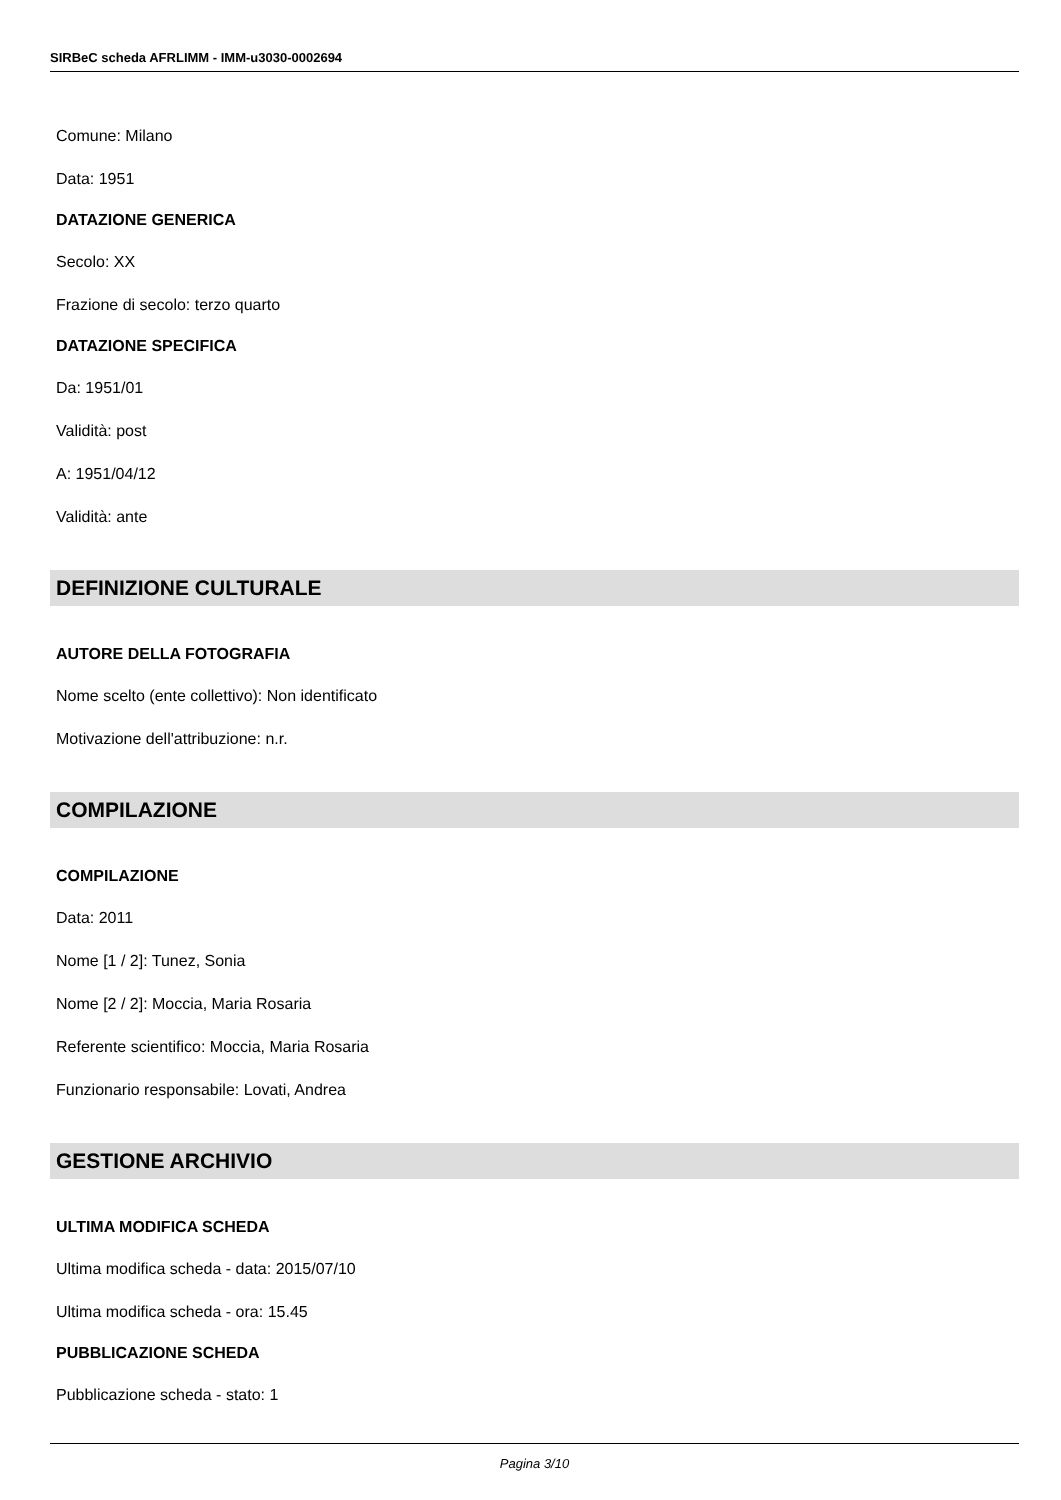SIRBeC scheda AFRLIMM - IMM-u3030-0002694
Comune: Milano
Data: 1951
DATAZIONE GENERICA
Secolo: XX
Frazione di secolo: terzo quarto
DATAZIONE SPECIFICA
Da: 1951/01
Validità: post
A: 1951/04/12
Validità: ante
DEFINIZIONE CULTURALE
AUTORE DELLA FOTOGRAFIA
Nome scelto (ente collettivo): Non identificato
Motivazione dell'attribuzione: n.r.
COMPILAZIONE
COMPILAZIONE
Data: 2011
Nome [1 / 2]: Tunez, Sonia
Nome [2 / 2]: Moccia, Maria Rosaria
Referente scientifico: Moccia, Maria Rosaria
Funzionario responsabile: Lovati, Andrea
GESTIONE ARCHIVIO
ULTIMA MODIFICA SCHEDA
Ultima modifica scheda - data: 2015/07/10
Ultima modifica scheda - ora: 15.45
PUBBLICAZIONE SCHEDA
Pubblicazione scheda - stato: 1
Pagina 3/10